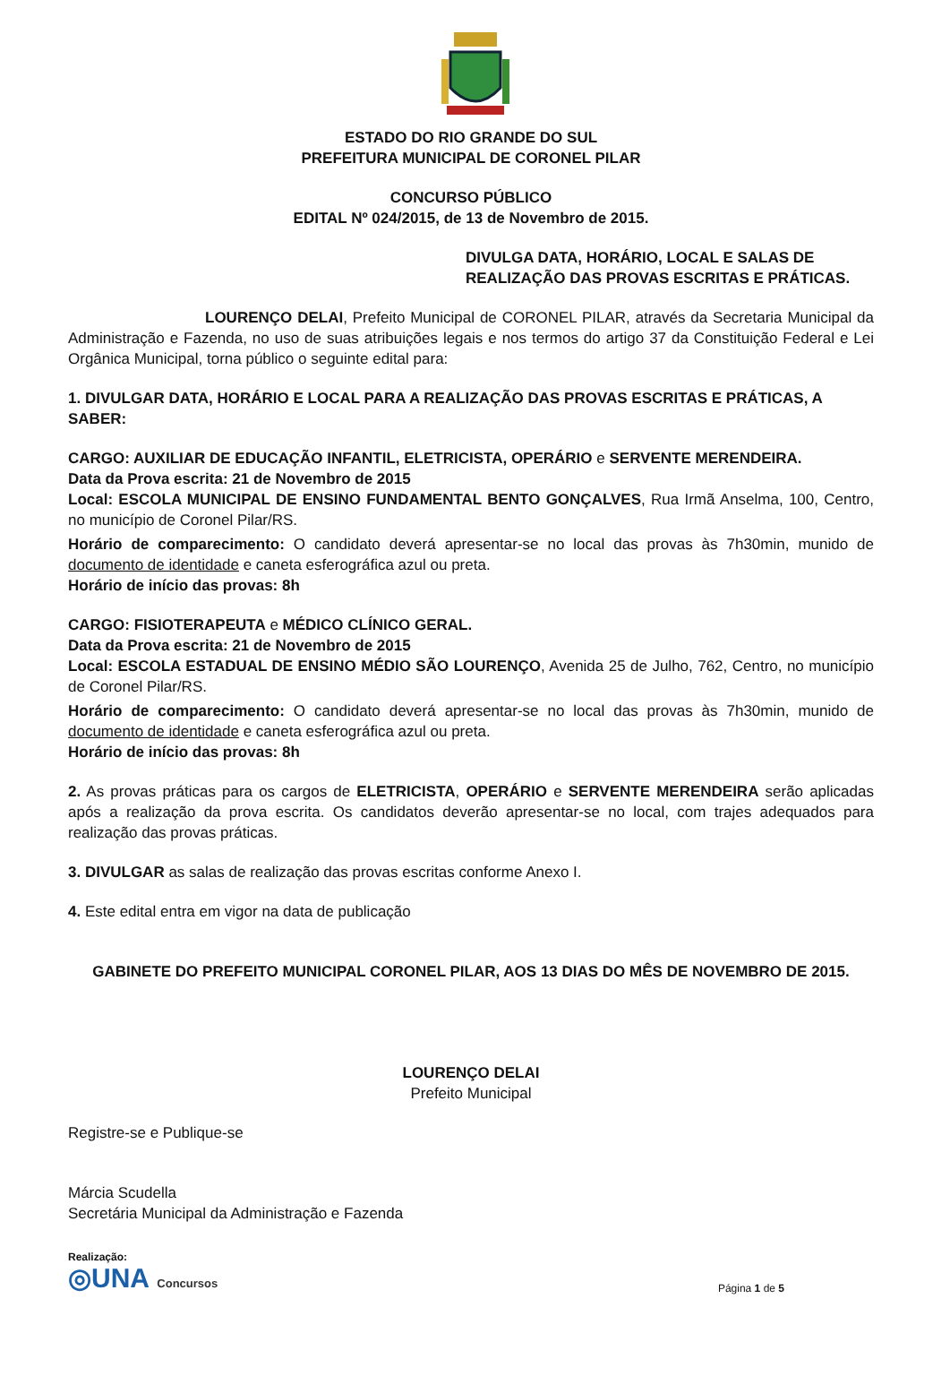ESTADO DO RIO GRANDE DO SUL
PREFEITURA MUNICIPAL DE CORONEL PILAR
CONCURSO PÚBLICO
EDITAL Nº 024/2015, de 13 de Novembro de 2015.
DIVULGA DATA, HORÁRIO, LOCAL E SALAS DE REALIZAÇÃO DAS PROVAS ESCRITAS E PRÁTICAS.
LOURENÇO DELAI, Prefeito Municipal de CORONEL PILAR, através da Secretaria Municipal da Administração e Fazenda, no uso de suas atribuições legais e nos termos do artigo 37 da Constituição Federal e Lei Orgânica Municipal, torna público o seguinte edital para:
1. DIVULGAR DATA, HORÁRIO E LOCAL PARA A REALIZAÇÃO DAS PROVAS ESCRITAS E PRÁTICAS, A SABER:
CARGO: AUXILIAR DE EDUCAÇÃO INFANTIL, ELETRICISTA, OPERÁRIO e SERVENTE MERENDEIRA.
Data da Prova escrita: 21 de Novembro de 2015
Local: ESCOLA MUNICIPAL DE ENSINO FUNDAMENTAL BENTO GONÇALVES, Rua Irmã Anselma, 100, Centro, no município de Coronel Pilar/RS.
Horário de comparecimento: O candidato deverá apresentar-se no local das provas às 7h30min, munido de documento de identidade e caneta esferográfica azul ou preta.
Horário de início das provas: 8h
CARGO: FISIOTERAPEUTA e MÉDICO CLÍNICO GERAL.
Data da Prova escrita: 21 de Novembro de 2015
Local: ESCOLA ESTADUAL DE ENSINO MÉDIO SÃO LOURENÇO, Avenida 25 de Julho, 762, Centro, no município de Coronel Pilar/RS.
Horário de comparecimento: O candidato deverá apresentar-se no local das provas às 7h30min, munido de documento de identidade e caneta esferográfica azul ou preta.
Horário de início das provas: 8h
2. As provas práticas para os cargos de ELETRICISTA, OPERÁRIO e SERVENTE MERENDEIRA serão aplicadas após a realização da prova escrita. Os candidatos deverão apresentar-se no local, com trajes adequados para realização das provas práticas.
3. DIVULGAR as salas de realização das provas escritas conforme Anexo I.
4. Este edital entra em vigor na data de publicação
GABINETE DO PREFEITO MUNICIPAL CORONEL PILAR, AOS 13 DIAS DO MÊS DE NOVEMBRO DE 2015.
LOURENÇO DELAI
Prefeito Municipal
Registre-se e Publique-se
Márcia Scudella
Secretária Municipal da Administração e Fazenda
Realização:
◎UNA Concursos
Página 1 de 5